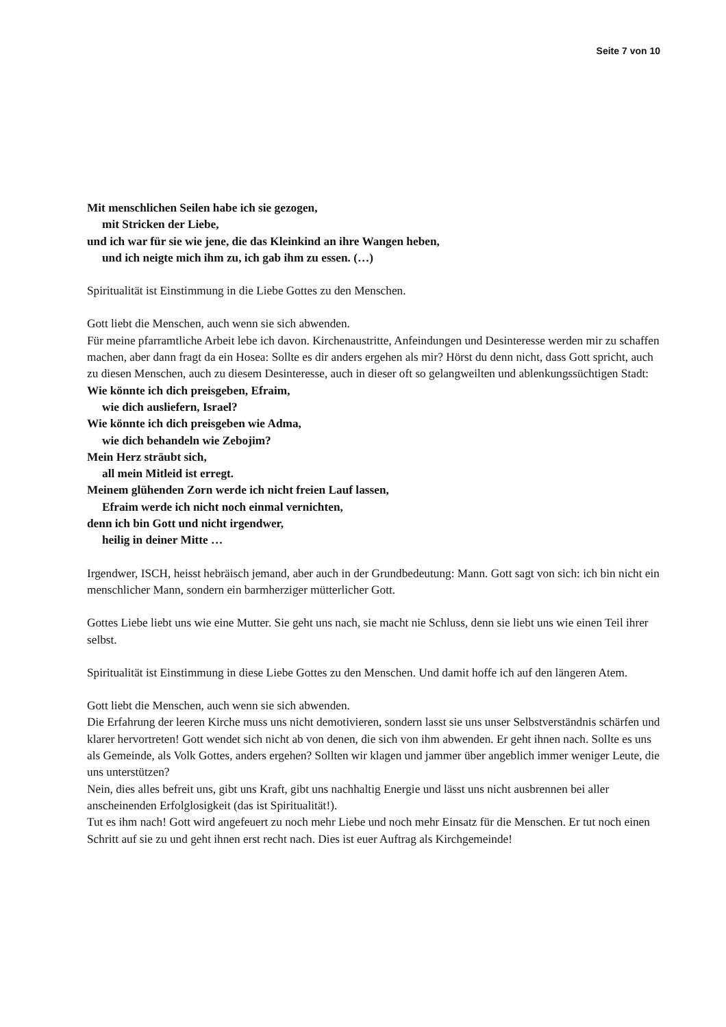Seite 7 von 10
Mit menschlichen Seilen habe ich sie gezogen,
mit Stricken der Liebe,
und ich war für sie wie jene, die das Kleinkind an ihre Wangen heben,
und ich neigte mich ihm zu, ich gab ihm zu essen. (…)
Spiritualität ist Einstimmung in die Liebe Gottes zu den Menschen.
Gott liebt die Menschen, auch wenn sie sich abwenden.
Für meine pfarramtliche Arbeit lebe ich davon. Kirchenaustritte, Anfeindungen und Desinteresse werden mir zu schaffen machen, aber dann fragt da ein Hosea: Sollte es dir anders ergehen als mir? Hörst du denn nicht, dass Gott spricht, auch zu diesen Menschen, auch zu diesem Desinteresse, auch in dieser oft so gelangweilten und ablenkungssüchtigen Stadt:
Wie könnte ich dich preisgeben, Efraim,
wie dich ausliefern, Israel?
Wie könnte ich dich preisgeben wie Adma,
wie dich behandeln wie Zebojim?
Mein Herz sträubt sich,
all mein Mitleid ist erregt.
Meinem glühenden Zorn werde ich nicht freien Lauf lassen,
Efraim werde ich nicht noch einmal vernichten,
denn ich bin Gott und nicht irgendwer,
heilig in deiner Mitte …
Irgendwer, ISCH, heisst hebräisch jemand, aber auch in der Grundbedeutung: Mann. Gott sagt von sich: ich bin nicht ein menschlicher Mann, sondern ein barmherziger mütterlicher Gott.
Gottes Liebe liebt uns wie eine Mutter. Sie geht uns nach, sie macht nie Schluss, denn sie liebt uns wie einen Teil ihrer selbst.
Spiritualität ist Einstimmung in diese Liebe Gottes zu den Menschen. Und damit hoffe ich auf den längeren Atem.
Gott liebt die Menschen, auch wenn sie sich abwenden.
Die Erfahrung der leeren Kirche muss uns nicht demotivieren, sondern lasst sie uns unser Selbstverständnis schärfen und klarer hervortreten! Gott wendet sich nicht ab von denen, die sich von ihm abwenden. Er geht ihnen nach. Sollte es uns als Gemeinde, als Volk Gottes, anders ergehen? Sollten wir klagen und jammer über angeblich immer weniger Leute, die uns unterstützen?
Nein, dies alles befreit uns, gibt uns Kraft, gibt uns nachhaltig Energie und lässt uns nicht ausbrennen bei aller anscheinenden Erfolglosigkeit (das ist Spiritualität!).
Tut es ihm nach! Gott wird angefeuert zu noch mehr Liebe und noch mehr Einsatz für die Menschen. Er tut noch einen Schritt auf sie zu und geht ihnen erst recht nach. Dies ist euer Auftrag als Kirchgemeinde!